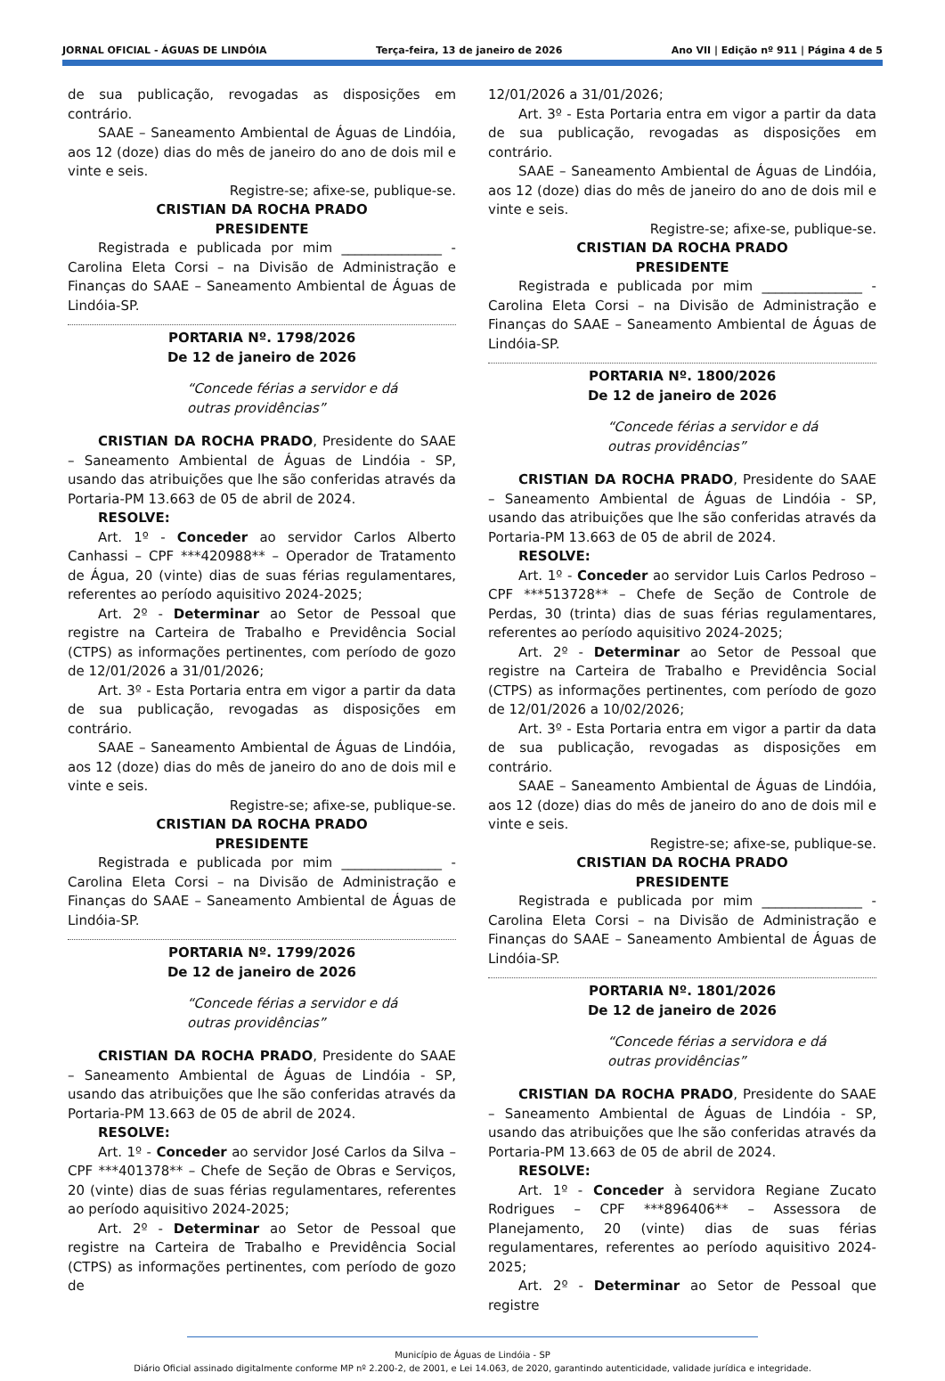JORNAL OFICIAL - ÁGUAS DE LINDÓIA Terça-feira, 13 de janeiro de 2026 Ano VII | Edição nº 911 | Página 4 de 5
de sua publicação, revogadas as disposições em contrário.
SAAE – Saneamento Ambiental de Águas de Lindóia, aos 12 (doze) dias do mês de janeiro do ano de dois mil e vinte e seis.
Registre-se; afixe-se, publique-se.
CRISTIAN DA ROCHA PRADO
PRESIDENTE
Registrada e publicada por mim _______________ - Carolina Eleta Corsi – na Divisão de Administração e Finanças do SAAE – Saneamento Ambiental de Águas de Lindóia-SP.
PORTARIA Nº. 1798/2026
De 12 de janeiro de 2026
“Concede férias a servidor e dá outras providências”
CRISTIAN DA ROCHA PRADO, Presidente do SAAE – Saneamento Ambiental de Águas de Lindóia - SP, usando das atribuições que lhe são conferidas através da Portaria-PM 13.663 de 05 de abril de 2024.
RESOLVE:
Art. 1º - Conceder ao servidor Carlos Alberto Canhassi – CPF ***420988** – Operador de Tratamento de Água, 20 (vinte) dias de suas férias regulamentares, referentes ao período aquisitivo 2024-2025;
Art. 2º - Determinar ao Setor de Pessoal que registre na Carteira de Trabalho e Previdência Social (CTPS) as informações pertinentes, com período de gozo de 12/01/2026 a 31/01/2026;
Art. 3º - Esta Portaria entra em vigor a partir da data de sua publicação, revogadas as disposições em contrário.
SAAE – Saneamento Ambiental de Águas de Lindóia, aos 12 (doze) dias do mês de janeiro do ano de dois mil e vinte e seis.
Registre-se; afixe-se, publique-se.
CRISTIAN DA ROCHA PRADO
PRESIDENTE
Registrada e publicada por mim _______________ - Carolina Eleta Corsi – na Divisão de Administração e Finanças do SAAE – Saneamento Ambiental de Águas de Lindóia-SP.
PORTARIA Nº. 1799/2026
De 12 de janeiro de 2026
“Concede férias a servidor e dá outras providências”
CRISTIAN DA ROCHA PRADO, Presidente do SAAE – Saneamento Ambiental de Águas de Lindóia - SP, usando das atribuições que lhe são conferidas através da Portaria-PM 13.663 de 05 de abril de 2024.
RESOLVE:
Art. 1º - Conceder ao servidor José Carlos da Silva – CPF ***401378** – Chefe de Seção de Obras e Serviços, 20 (vinte) dias de suas férias regulamentares, referentes ao período aquisitivo 2024-2025;
Art. 2º - Determinar ao Setor de Pessoal que registre na Carteira de Trabalho e Previdência Social (CTPS) as informações pertinentes, com período de gozo de
12/01/2026 a 31/01/2026;
Art. 3º - Esta Portaria entra em vigor a partir da data de sua publicação, revogadas as disposições em contrário.
SAAE – Saneamento Ambiental de Águas de Lindóia, aos 12 (doze) dias do mês de janeiro do ano de dois mil e vinte e seis.
Registre-se; afixe-se, publique-se.
CRISTIAN DA ROCHA PRADO
PRESIDENTE
Registrada e publicada por mim _______________ - Carolina Eleta Corsi – na Divisão de Administração e Finanças do SAAE – Saneamento Ambiental de Águas de Lindóia-SP.
PORTARIA Nº. 1800/2026
De 12 de janeiro de 2026
“Concede férias a servidor e dá outras providências”
CRISTIAN DA ROCHA PRADO, Presidente do SAAE – Saneamento Ambiental de Águas de Lindóia - SP, usando das atribuições que lhe são conferidas através da Portaria-PM 13.663 de 05 de abril de 2024.
RESOLVE:
Art. 1º - Conceder ao servidor Luis Carlos Pedroso – CPF ***513728** – Chefe de Seção de Controle de Perdas, 30 (trinta) dias de suas férias regulamentares, referentes ao período aquisitivo 2024-2025;
Art. 2º - Determinar ao Setor de Pessoal que registre na Carteira de Trabalho e Previdência Social (CTPS) as informações pertinentes, com período de gozo de 12/01/2026 a 10/02/2026;
Art. 3º - Esta Portaria entra em vigor a partir da data de sua publicação, revogadas as disposições em contrário.
SAAE – Saneamento Ambiental de Águas de Lindóia, aos 12 (doze) dias do mês de janeiro do ano de dois mil e vinte e seis.
Registre-se; afixe-se, publique-se.
CRISTIAN DA ROCHA PRADO
PRESIDENTE
Registrada e publicada por mim _______________ - Carolina Eleta Corsi – na Divisão de Administração e Finanças do SAAE – Saneamento Ambiental de Águas de Lindóia-SP.
PORTARIA Nº. 1801/2026
De 12 de janeiro de 2026
“Concede férias a servidora e dá outras providências”
CRISTIAN DA ROCHA PRADO, Presidente do SAAE – Saneamento Ambiental de Águas de Lindóia - SP, usando das atribuições que lhe são conferidas através da Portaria-PM 13.663 de 05 de abril de 2024.
RESOLVE:
Art. 1º - Conceder à servidora Regiane Zucato Rodrigues – CPF ***896406** – Assessora de Planejamento, 20 (vinte) dias de suas férias regulamentares, referentes ao período aquisitivo 2024-2025;
Art. 2º - Determinar ao Setor de Pessoal que registre
Município de Águas de Lindóia - SP
Diário Oficial assinado digitalmente conforme MP nº 2.200-2, de 2001, e Lei 14.063, de 2020, garantindo autenticidade, validade jurídica e integridade.